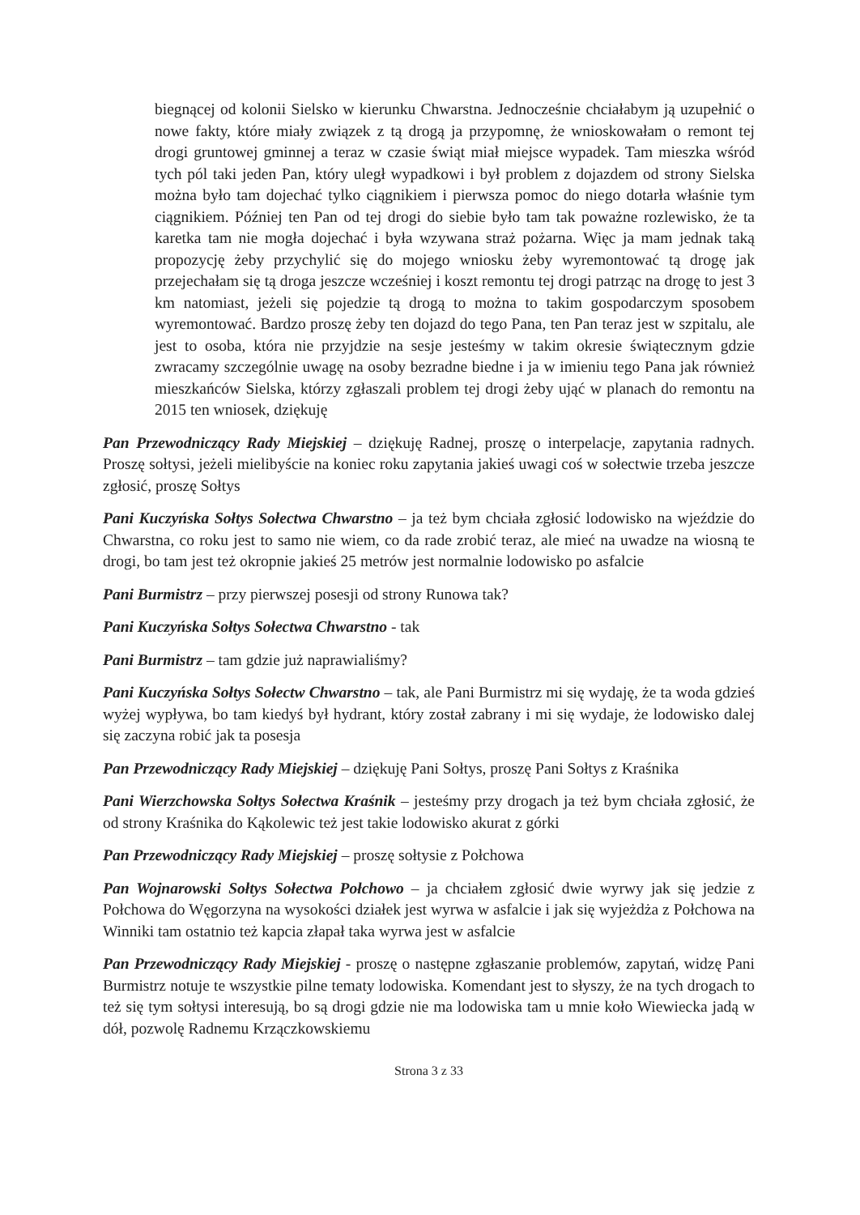biegnącej od kolonii Sielsko w kierunku Chwarstna. Jednocześnie chciałabym ją uzupełnić o nowe fakty, które miały związek z tą drogą ja przypomnę, że wnioskowałam o remont tej drogi gruntowej gminnej a teraz w czasie świąt miał miejsce wypadek. Tam mieszka wśród tych pól taki jeden Pan, który uległ wypadkowi i był problem z dojazdem od strony Sielska można było tam dojechać tylko ciągnikiem i pierwsza pomoc do niego dotarła właśnie tym ciągnikiem. Później ten Pan od tej drogi do siebie było tam tak poważne rozlewisko, że ta karetka tam nie mogła dojechać i była wzywana straż pożarna. Więc ja mam jednak taką propozycję żeby przychylić się do mojego wniosku żeby wyremontować tą drogę jak przejechałam się tą droga jeszcze wcześniej i koszt remontu tej drogi patrząc na drogę to jest 3 km natomiast, jeżeli się pojedzie tą drogą to można to takim gospodarczym sposobem wyremontować. Bardzo proszę żeby ten dojazd do tego Pana, ten Pan teraz jest w szpitalu, ale jest to osoba, która nie przyjdzie na sesje jesteśmy w takim okresie świątecznym gdzie zwracamy szczególnie uwagę na osoby bezradne biedne i ja w imieniu tego Pana jak również mieszkańców Sielska, którzy zgłaszali problem tej drogi żeby ująć w planach do remontu na 2015 ten wniosek, dziękuję
Pan Przewodniczący Rady Miejskiej – dziękuję Radnej, proszę o interpelacje, zapytania radnych. Proszę sołtysi, jeżeli mielibyście na koniec roku zapytania jakieś uwagi coś w sołectwie trzeba jeszcze zgłosić, proszę Sołtys
Pani Kuczyńska Sołtys Sołectwa Chwarstno – ja też bym chciała zgłosić lodowisko na wjeździe do Chwarstna, co roku jest to samo nie wiem, co da rade zrobić teraz, ale mieć na uwadze na wiosną te drogi, bo tam jest też okropnie jakieś 25 metrów jest normalnie lodowisko po asfalcie
Pani Burmistrz – przy pierwszej posesji od strony Runowa tak?
Pani Kuczyńska Sołtys Sołectwa Chwarstno - tak
Pani Burmistrz – tam gdzie już naprawialiśmy?
Pani Kuczyńska Sołtys Sołectw Chwarstno – tak, ale Pani Burmistrz mi się wydaję, że ta woda gdzieś wyżej wypływa, bo tam kiedyś był hydrant, który został zabrany i mi się wydaje, że lodowisko dalej się zaczyna robić jak ta posesja
Pan Przewodniczący Rady Miejskiej – dziękuję Pani Sołtys, proszę Pani Sołtys z Kraśnika
Pani Wierzchowska Sołtys Sołectwa Kraśnik – jesteśmy przy drogach ja też bym chciała zgłosić, że od strony Kraśnika do Kąkolewic też jest takie lodowisko akurat z górki
Pan Przewodniczący Rady Miejskiej – proszę sołtysie z Połchowa
Pan Wojnarowski Sołtys Sołectwa Połchowo – ja chciałem zgłosić dwie wyrwy jak się jedzie z Połchowa do Węgorzyna na wysokości działek jest wyrwa w asfalcie i jak się wyjeżdża z Połchowa na Winniki tam ostatnio też kapcia złapał taka wyrwa jest w asfalcie
Pan Przewodniczący Rady Miejskiej - proszę o następne zgłaszanie problemów, zapytań, widzę Pani Burmistrz notuje te wszystkie pilne tematy lodowiska. Komendant jest to słyszy, że na tych drogach to też się tym sołtysi interesują, bo są drogi gdzie nie ma lodowiska tam u mnie koło Wiewiecka jadą w dół, pozwolę Radnemu Krzączkowskiemu
Strona 3 z 33